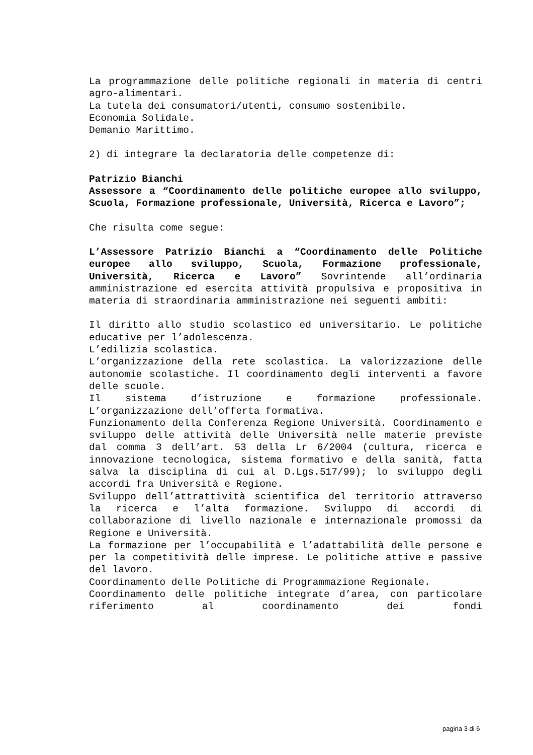La programmazione delle politiche regionali in materia di centri agro-alimentari.
La tutela dei consumatori/utenti, consumo sostenibile.
Economia Solidale.
Demanio Marittimo.
2) di integrare la declaratoria delle competenze di:
Patrizio Bianchi
Assessore a “Coordinamento delle politiche europee allo sviluppo, Scuola, Formazione professionale, Università, Ricerca e Lavoro”;
Che risulta come segue:
L’Assessore Patrizio Bianchi a “Coordinamento delle Politiche europee allo sviluppo, Scuola, Formazione professionale, Università, Ricerca e Lavoro” Sovrintende all’ordinaria amministrazione ed esercita attività propulsiva e propositiva in materia di straordinaria amministrazione nei seguenti ambiti:
Il diritto allo studio scolastico ed universitario. Le politiche educative per l’adolescenza.
L’edilizia scolastica.
L’organizzazione della rete scolastica. La valorizzazione delle autonomie scolastiche. Il coordinamento degli interventi a favore delle scuole.
Il sistema d’istruzione e formazione professionale. L’organizzazione dell’offerta formativa.
Funzionamento della Conferenza Regione Università. Coordinamento e sviluppo delle attività delle Università nelle materie previste dal comma 3 dell’art. 53 della Lr 6/2004 (cultura, ricerca e innovazione tecnologica, sistema formativo e della sanità, fatta salva la disciplina di cui al D.Lgs.517/99); lo sviluppo degli accordi fra Università e Regione.
Sviluppo dell’attrattività scientifica del territorio attraverso la ricerca e l’alta formazione. Sviluppo di accordi di collaborazione di livello nazionale e internazionale promossi da Regione e Università.
La formazione per l’occupabilità e l’adattabilità delle persone e per la competitività delle imprese. Le politiche attive e passive del lavoro.
Coordinamento delle Politiche di Programmazione Regionale.
Coordinamento delle politiche integrate d’area, con particolare riferimento al coordinamento dei fondi
pagina 3 di 6